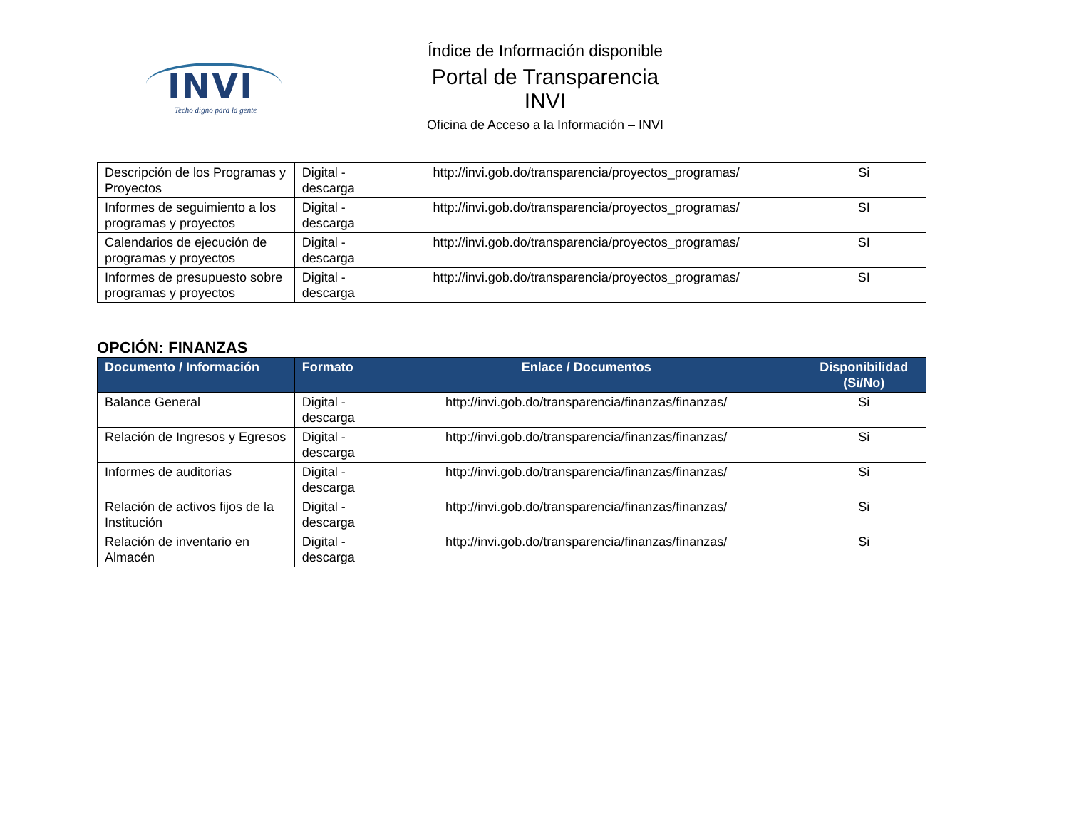INVI
Techo digno para la gente
Índice de Información disponible
Portal de Transparencia INVI
Oficina de Acceso a la Información – INVI
| Descripción de los Programas y Proyectos | Digital - descarga | http://invi.gob.do/transparencia/proyectos_programas/ | Si |
| Informes de seguimiento a los programas y proyectos | Digital - descarga | http://invi.gob.do/transparencia/proyectos_programas/ | SI |
| Calendarios de ejecución de programas y proyectos | Digital - descarga | http://invi.gob.do/transparencia/proyectos_programas/ | SI |
| Informes de presupuesto sobre programas y proyectos | Digital - descarga | http://invi.gob.do/transparencia/proyectos_programas/ | SI |
OPCIÓN: FINANZAS
| Documento / Información | Formato | Enlace / Documentos | Disponibilidad (Si/No) |
| --- | --- | --- | --- |
| Balance General | Digital - descarga | http://invi.gob.do/transparencia/finanzas/finanzas/ | Si |
| Relación de Ingresos y Egresos | Digital - descarga | http://invi.gob.do/transparencia/finanzas/finanzas/ | Si |
| Informes de auditorias | Digital - descarga | http://invi.gob.do/transparencia/finanzas/finanzas/ | Si |
| Relación de activos fijos de la Institución | Digital - descarga | http://invi.gob.do/transparencia/finanzas/finanzas/ | Si |
| Relación de inventario en Almacén | Digital - descarga | http://invi.gob.do/transparencia/finanzas/finanzas/ | Si |